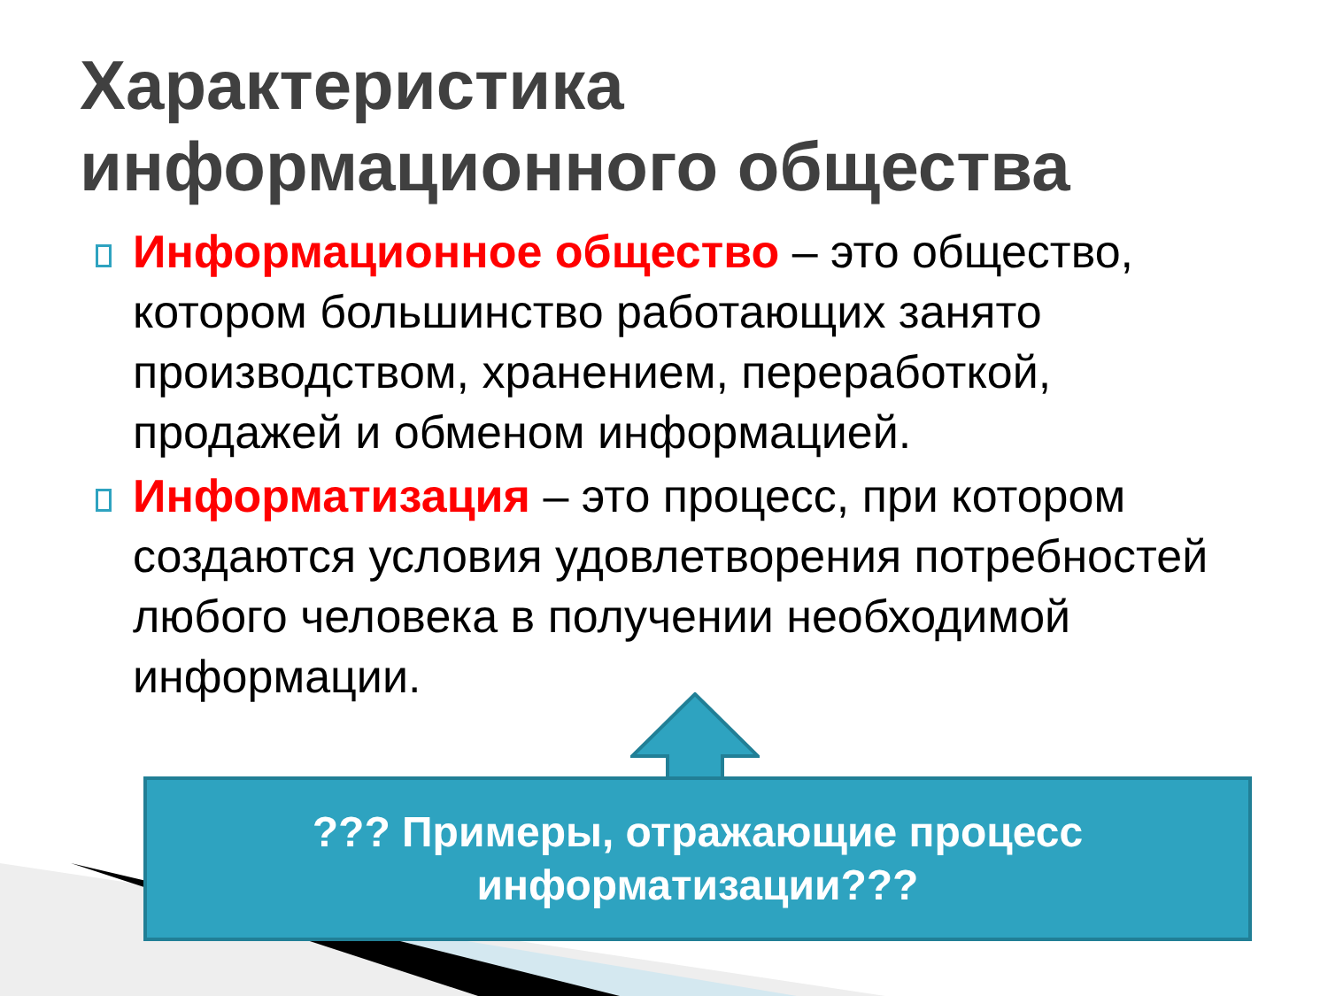Характеристика
информационного общества
Информационное общество – это общество, котором большинство работающих занято производством, хранением, переработкой, продажей и обменом информацией.
Информатизация – это процесс, при котором создаются условия удовлетворения потребностей любого человека в получении необходимой информации.
??? Примеры, отражающие процесс
информатизации???